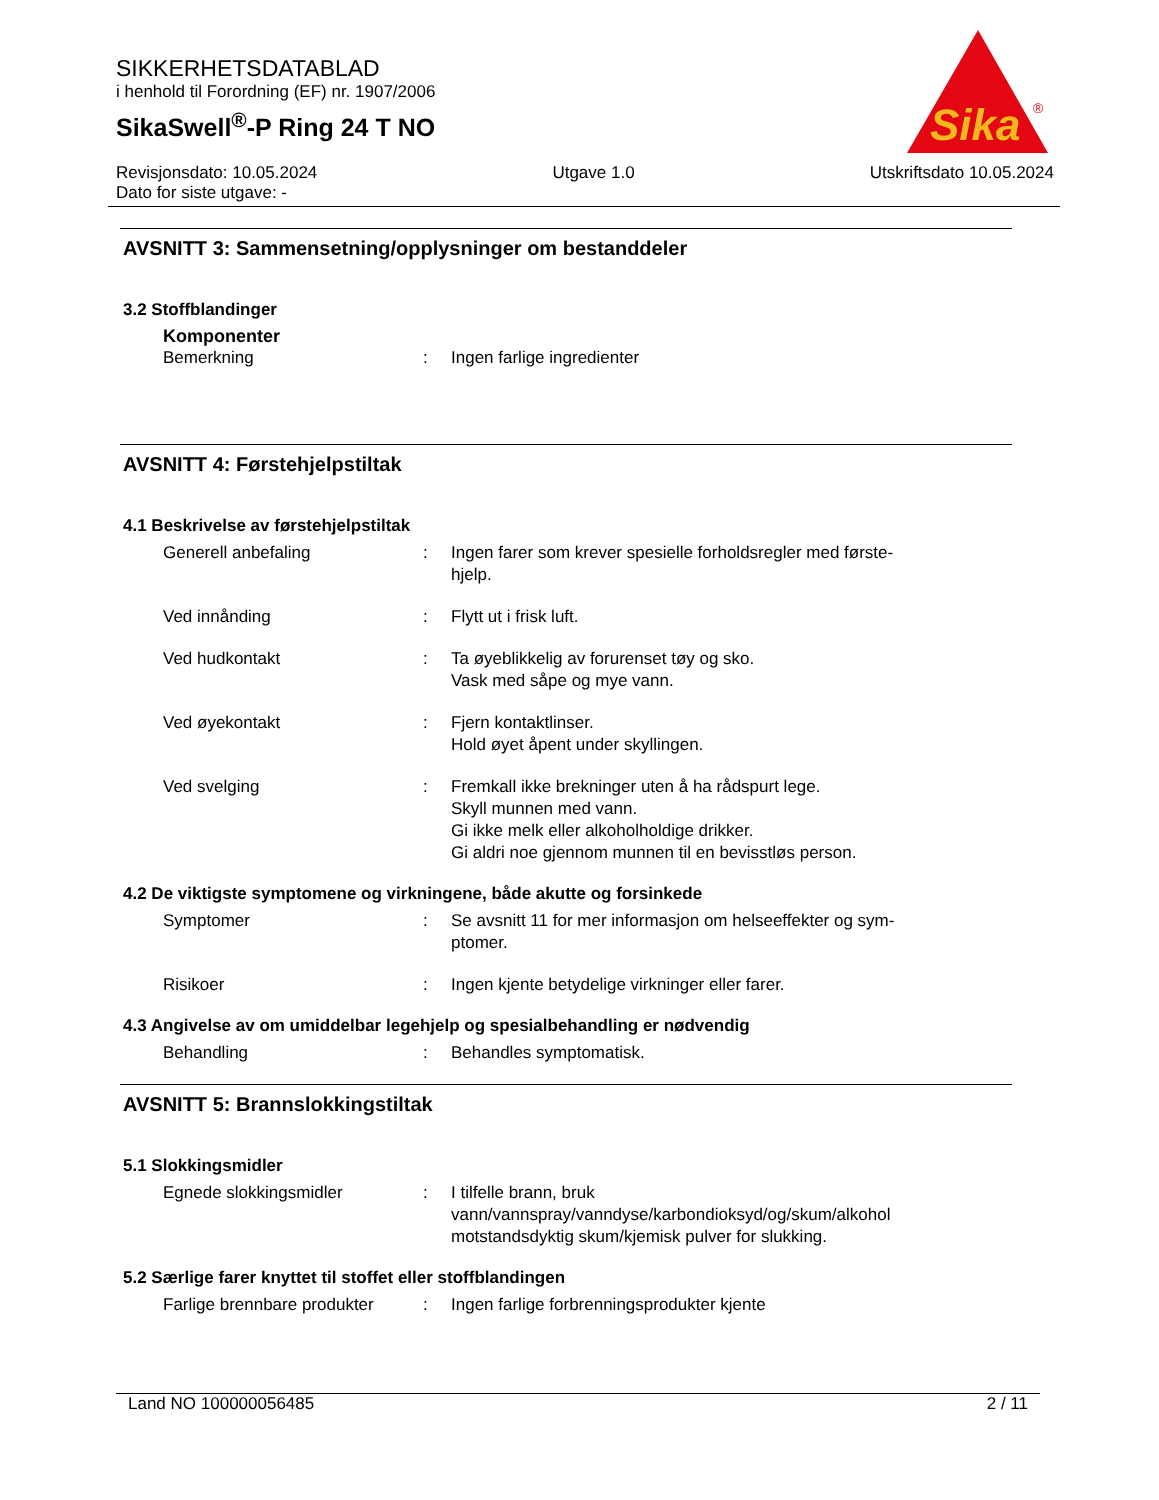SIKKERHETSDATABLAD
i henhold til Forordning (EF) nr. 1907/2006
SikaSwell<sup>®</sup>-P Ring 24 T NO
Sika
®
Revisjonsdato: 10.05.2024
Dato for siste utgave: -
Utgave 1.0 Utskriftsdato 10.05.2024
AVSNITT 3: Sammensetning/opplysninger om bestanddeler
3.2 Stoffblandinger
Komponenter
Bemerkning : Ingen farlige ingredienter
AVSNITT 4: Førstehjelpstiltak
4.1 Beskrivelse av førstehjelpstiltak
Generell anbefaling : Ingen farer som krever spesielle forholdsregler med første-
hjelp.
Ved innånding : Flytt ut i frisk luft.
Ved hudkontakt : Ta øyeblikkelig av forurenset tøy og sko.
Vask med såpe og mye vann.
Ved øyekontakt : Fjern kontaktlinser.
Hold øyet åpent under skyllingen.
Ved svelging : Fremkall ikke brekninger uten å ha rådspurt lege.
Skyll munnen med vann.
Gi ikke melk eller alkoholholdige drikker.
Gi aldri noe gjennom munnen til en bevisstløs person.
4.2 De viktigste symptomene og virkningene, både akutte og forsinkede
Symptomer : Se avsnitt 11 for mer informasjon om helseeffekter og sym-
ptomer.
Risikoer : Ingen kjente betydelige virkninger eller farer.
4.3 Angivelse av om umiddelbar legehjelp og spesialbehandling er nødvendig
Behandling : Behandles symptomatisk.
AVSNITT 5: Brannslokkingstiltak
5.1 Slokkingsmidler
Egnede slokkingsmidler : I tilfelle brann, bruk
vann/vannspray/vanndyse/karbondioksyd/og/skum/alkohol
motstandsdyktig skum/kjemisk pulver for slukking.
5.2 Særlige farer knyttet til stoffet eller stoffblandingen
Farlige brennbare produkter
: Ingen farlige forbrenningsprodukter kjente
Land NO 100000056485 2 / 11